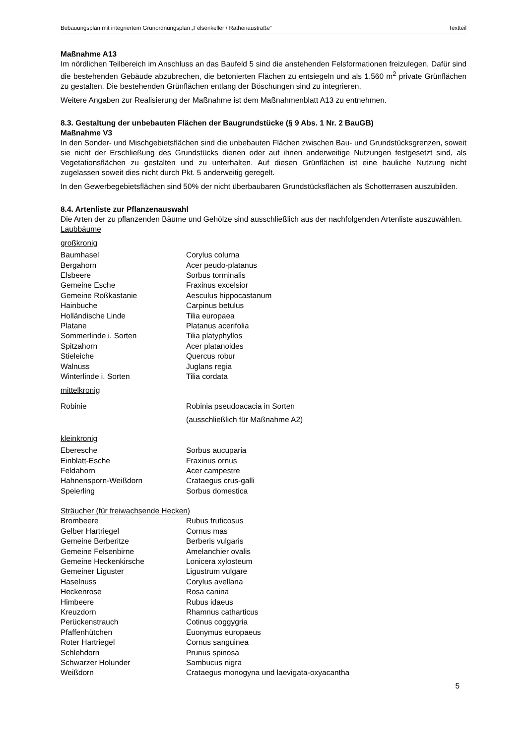Bebauungsplan mit integriertem Grünordnungsplan „Felsenkeller / Rathenaustraße“Textteil
Maßnahme A13
Im nördlichen Teilbereich im Anschluss an das Baufeld 5 sind die anstehenden Felsformationen freizulegen. Dafür sind die bestehenden Gebäude abzubrechen, die betonierten Flächen zu entsiegeln und als 1.560 m<sup>2</sup> private Grünflächen zu gestalten. Die bestehenden Grünflächen entlang der Böschungen sind zu integrieren.
Weitere Angaben zur Realisierung der Maßnahme ist dem Maßnahmenblatt A13 zu entnehmen.
8.3. Gestaltung der unbebauten Flächen der Baugrundstücke (§ 9 Abs. 1 Nr. 2 BauGB)
Maßnahme V3
In den Sonder- und Mischgebietsflächen sind die unbebauten Flächen zwischen Bau- und Grundstücksgrenzen, soweit sie nicht der Erschließung des Grundstücks dienen oder auf ihnen anderweitige Nutzungen festgesetzt sind, als Vegetationsflächen zu gestalten und zu unterhalten. Auf diesen Grünflächen ist eine bauliche Nutzung nicht zugelassen soweit dies nicht durch Pkt. 5 anderweitig geregelt.
In den Gewerbegebietsflächen sind 50% der nicht überbaubaren Grundstücksflächen als Schotterrasen auszubilden.
8.4. Artenliste zur Pflanzenauswahl
Die Arten der zu pflanzenden Bäume und Gehölze sind ausschließlich aus der nachfolgenden Artenliste auszuwählen.
Laubbäume
großkronig
| Baumhasel | Corylus colurna |
| Bergahorn | Acer peudo-platanus |
| Elsbeere | Sorbus torminalis |
| Gemeine Esche | Fraxinus excelsior |
| Gemeine Roßkastanie | Aesculus hippocastanum |
| Hainbuche | Carpinus betulus |
| Holländische Linde | Tilia europaea |
| Platane | Platanus acerifolia |
| Sommerlinde i. Sorten | Tilia platyphyllos |
| Spitzahorn | Acer platanoides |
| Stieleiche | Quercus robur |
| Walnuss | Juglans regia |
| Winterlinde i. Sorten | Tilia cordata |
mittelkronig
| Robinie | Robinia pseudoacacia in Sorten (ausschließlich für Maßnahme A2) |
kleinkronig
| Eberesche | Sorbus aucuparia |
| Einblatt-Esche | Fraxinus ornus |
| Feldahorn | Acer campestre |
| Hahnensporn-Weißdorn | Crataegus crus-galli |
| Speierling | Sorbus domestica |
Sträucher (für freiwachsende Hecken)
| Brombeere | Rubus fruticosus |
| Gelber Hartriegel | Cornus mas |
| Gemeine Berberitze | Berberis vulgaris |
| Gemeine Felsenbirne | Amelanchier ovalis |
| Gemeine Heckenkirsche | Lonicera xylosteum |
| Gemeiner Liguster | Ligustrum vulgare |
| Haselnuss | Corylus avellana |
| Heckenrose | Rosa canina |
| Himbeere | Rubus idaeus |
| Kreuzdorn | Rhamnus catharticus |
| Perückenstrauch | Cotinus coggygria |
| Pfaffenhütchen | Euonymus europaeus |
| Roter Hartriegel | Cornus sanguinea |
| Schlehdorn | Prunus spinosa |
| Schwarzer Holunder | Sambucus nigra |
| Weißdorn | Crataegus monogyna und laevigata-oxyacantha |
5